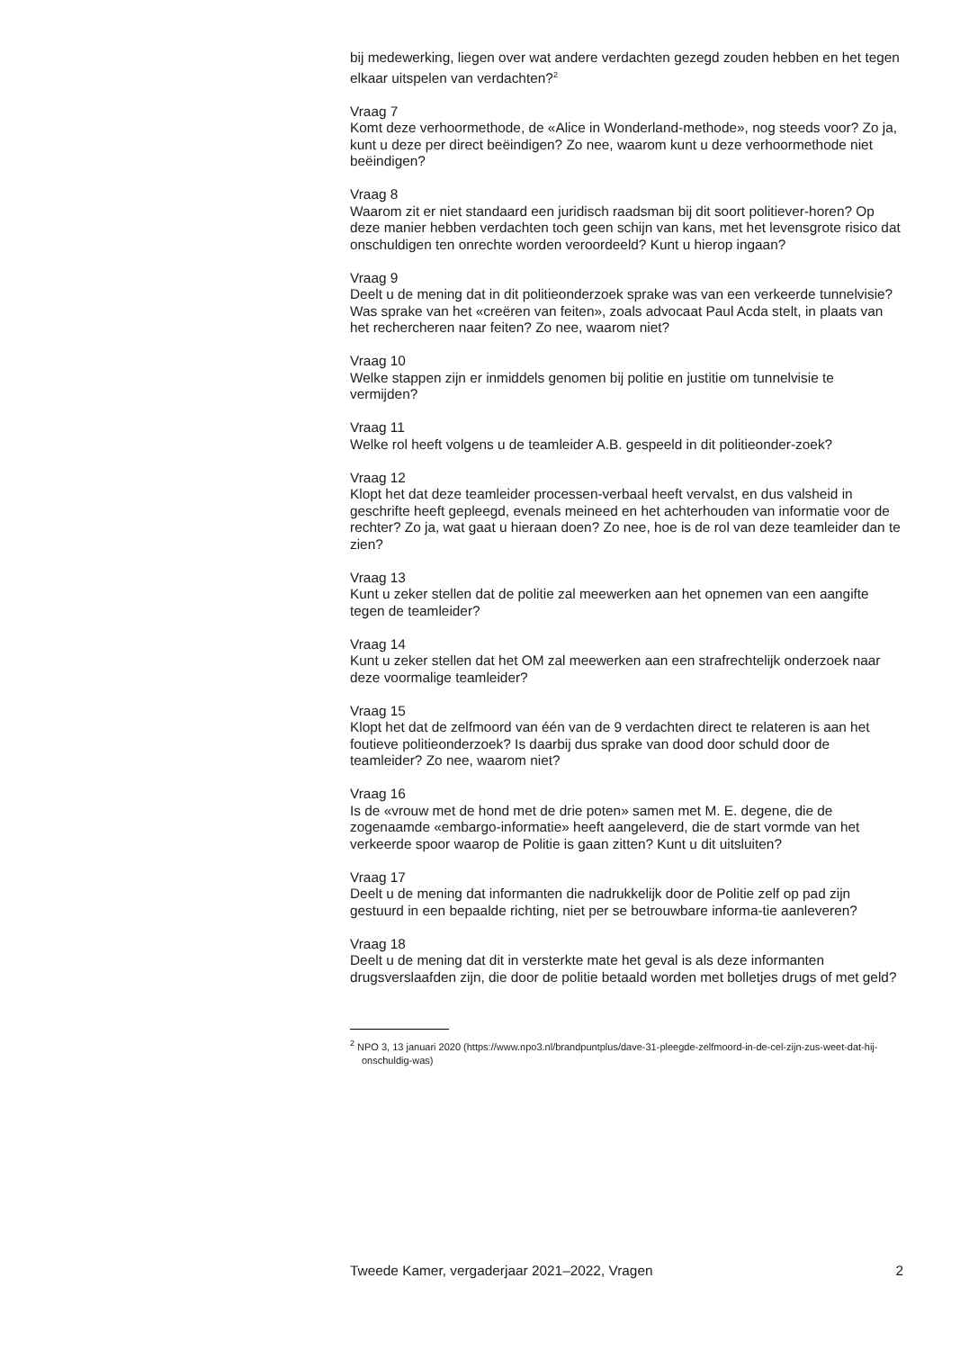bij medewerking, liegen over wat andere verdachten gezegd zouden hebben en het tegen elkaar uitspelen van verdachten?<sup>2</sup>
Vraag 7
Komt deze verhoormethode, de «Alice in Wonderland-methode», nog steeds voor? Zo ja, kunt u deze per direct beëindigen? Zo nee, waarom kunt u deze verhoormethode niet beëindigen?
Vraag 8
Waarom zit er niet standaard een juridisch raadsman bij dit soort politiever-horen? Op deze manier hebben verdachten toch geen schijn van kans, met het levensgrote risico dat onschuldigen ten onrechte worden veroordeeld? Kunt u hierop ingaan?
Vraag 9
Deelt u de mening dat in dit politieonderzoek sprake was van een verkeerde tunnelvisie? Was sprake van het «creëren van feiten», zoals advocaat Paul Acda stelt, in plaats van het rechercheren naar feiten? Zo nee, waarom niet?
Vraag 10
Welke stappen zijn er inmiddels genomen bij politie en justitie om tunnelvisie te vermijden?
Vraag 11
Welke rol heeft volgens u de teamleider A.B. gespeeld in dit politieonder-zoek?
Vraag 12
Klopt het dat deze teamleider processen-verbaal heeft vervalst, en dus valsheid in geschrifte heeft gepleegd, evenals meineed en het achterhouden van informatie voor de rechter? Zo ja, wat gaat u hieraan doen? Zo nee, hoe is de rol van deze teamleider dan te zien?
Vraag 13
Kunt u zeker stellen dat de politie zal meewerken aan het opnemen van een aangifte tegen de teamleider?
Vraag 14
Kunt u zeker stellen dat het OM zal meewerken aan een strafrechtelijk onderzoek naar deze voormalige teamleider?
Vraag 15
Klopt het dat de zelfmoord van één van de 9 verdachten direct te relateren is aan het foutieve politieonderzoek? Is daarbij dus sprake van dood door schuld door de teamleider? Zo nee, waarom niet?
Vraag 16
Is de «vrouw met de hond met de drie poten» samen met M. E. degene, die de zogenaamde «embargo-informatie» heeft aangeleverd, die de start vormde van het verkeerde spoor waarop de Politie is gaan zitten? Kunt u dit uitsluiten?
Vraag 17
Deelt u de mening dat informanten die nadrukkelijk door de Politie zelf op pad zijn gestuurd in een bepaalde richting, niet per se betrouwbare informa-tie aanleveren?
Vraag 18
Deelt u de mening dat dit in versterkte mate het geval is als deze informanten drugsverslaafden zijn, die door de politie betaald worden met bolletjes drugs of met geld?
<sup>2</sup> NPO 3, 13 januari 2020 (https://www.npo3.nl/brandpuntplus/dave-31-pleegde-zelfmoord-in-de-cel-zijn-zus-weet-dat-hij-onschuldig-was)
Tweede Kamer, vergaderjaar 2021–2022, Vragen 2